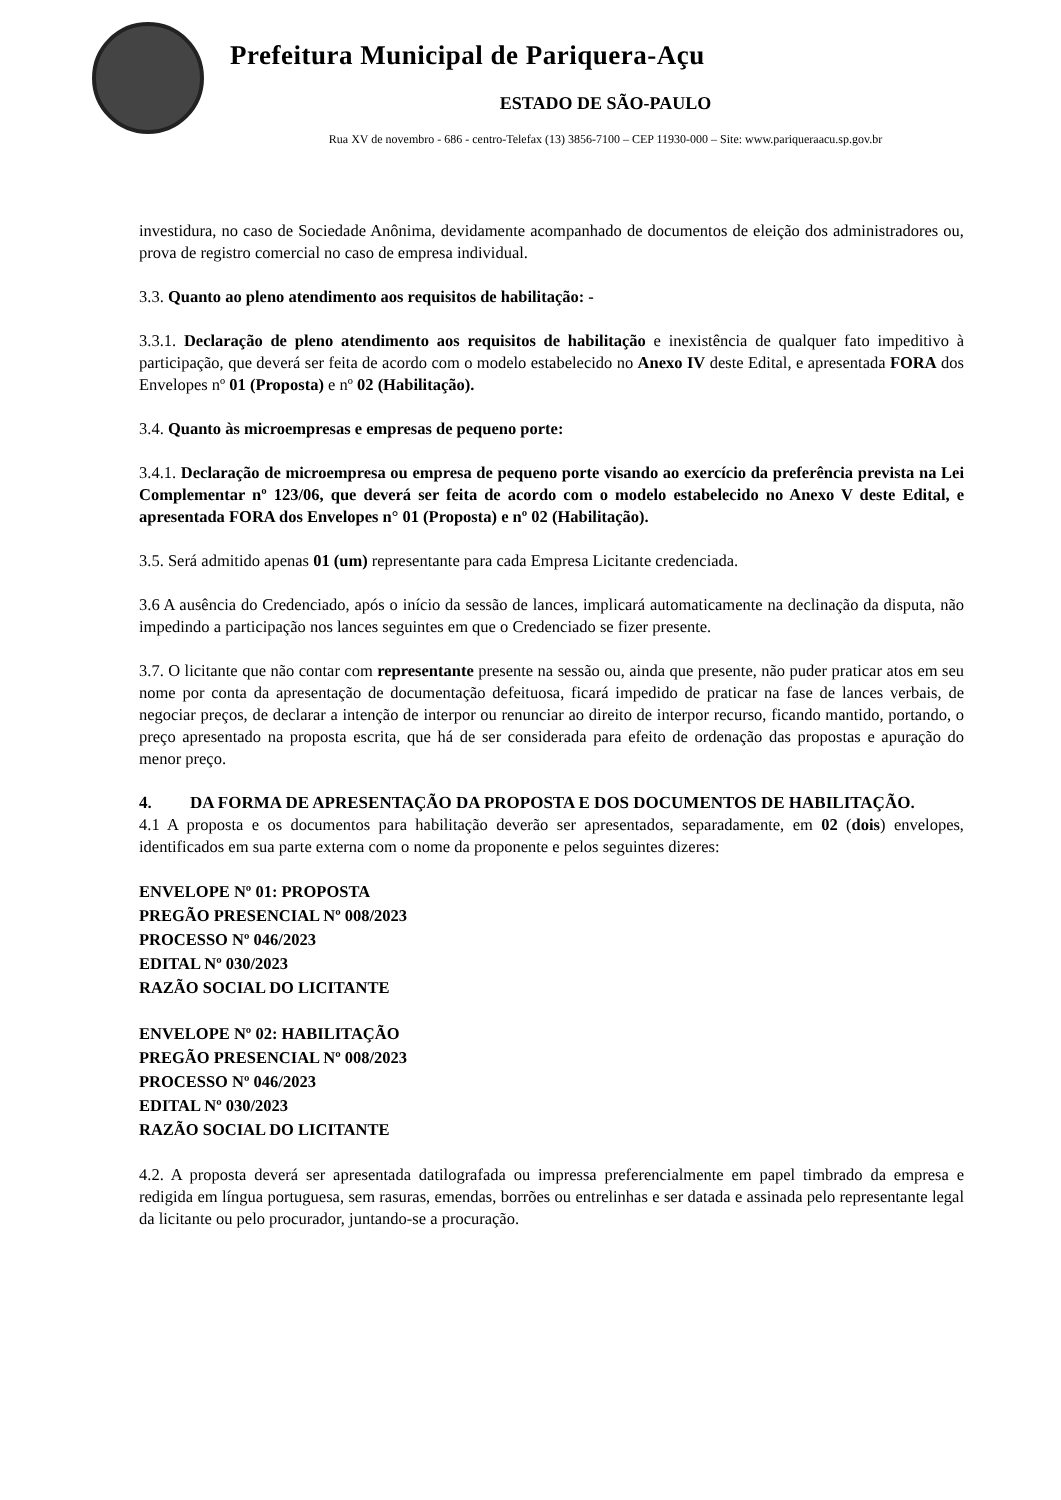Prefeitura Municipal de Pariquera-Açu
ESTADO DE SÃO-PAULO
Rua XV de novembro - 686 - centro-Telefax (13) 3856-7100 – CEP 11930-000 – Site: www.pariqueraacu.sp.gov.br
investidura, no caso de Sociedade Anônima, devidamente acompanhado de documentos de eleição dos administradores ou, prova de registro comercial no caso de empresa individual.
3.3. Quanto ao pleno atendimento aos requisitos de habilitação: -
3.3.1. Declaração de pleno atendimento aos requisitos de habilitação e inexistência de qualquer fato impeditivo à participação, que deverá ser feita de acordo com o modelo estabelecido no Anexo IV deste Edital, e apresentada FORA dos Envelopes nº 01 (Proposta) e nº 02 (Habilitação).
3.4. Quanto às microempresas e empresas de pequeno porte:
3.4.1. Declaração de microempresa ou empresa de pequeno porte visando ao exercício da preferência prevista na Lei Complementar nº 123/06, que deverá ser feita de acordo com o modelo estabelecido no Anexo V deste Edital, e apresentada FORA dos Envelopes n° 01 (Proposta) e nº 02 (Habilitação).
3.5. Será admitido apenas 01 (um) representante para cada Empresa Licitante credenciada.
3.6 A ausência do Credenciado, após o início da sessão de lances, implicará automaticamente na declinação da disputa, não impedindo a participação nos lances seguintes em que o Credenciado se fizer presente.
3.7. O licitante que não contar com representante presente na sessão ou, ainda que presente, não puder praticar atos em seu nome por conta da apresentação de documentação defeituosa, ficará impedido de praticar na fase de lances verbais, de negociar preços, de declarar a intenção de interpor ou renunciar ao direito de interpor recurso, ficando mantido, portando, o preço apresentado na proposta escrita, que há de ser considerada para efeito de ordenação das propostas e apuração do menor preço.
4. DA FORMA DE APRESENTAÇÃO DA PROPOSTA E DOS DOCUMENTOS DE HABILITAÇÃO.
4.1 A proposta e os documentos para habilitação deverão ser apresentados, separadamente, em 02 (dois) envelopes, identificados em sua parte externa com o nome da proponente e pelos seguintes dizeres:
ENVELOPE Nº 01: PROPOSTA
PREGÃO PRESENCIAL Nº 008/2023
PROCESSO Nº 046/2023
EDITAL Nº 030/2023
RAZÃO SOCIAL DO LICITANTE
ENVELOPE Nº 02: HABILITAÇÃO
PREGÃO PRESENCIAL Nº 008/2023
PROCESSO Nº 046/2023
EDITAL Nº 030/2023
RAZÃO SOCIAL DO LICITANTE
4.2. A proposta deverá ser apresentada datilografada ou impressa preferencialmente em papel timbrado da empresa e redigida em língua portuguesa, sem rasuras, emendas, borrões ou entrelinhas e ser datada e assinada pelo representante legal da licitante ou pelo procurador, juntando-se a procuração.